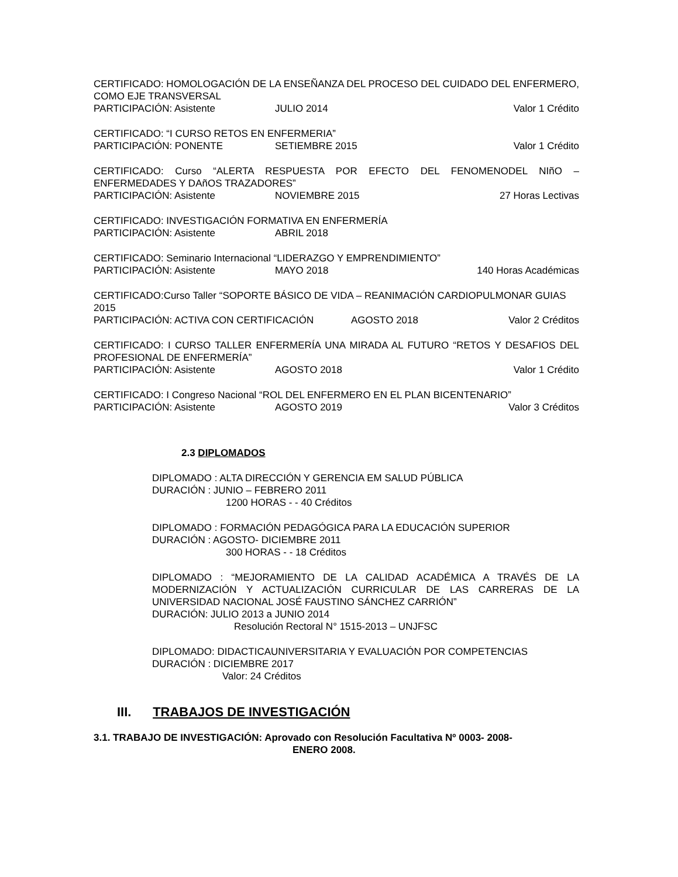CERTIFICADO: HOMOLOGACIÓN DE LA ENSEÑANZA DEL PROCESO DEL CUIDADO DEL ENFERMERO, COMO EJE TRANSVERSAL
PARTICIPACIÓN: Asistente JULIO 2014 Valor 1 Crédito
CERTIFICADO: “I CURSO RETOS EN ENFERMERIA”
PARTICIPACIÓN: PONENTE SETIEMBRE 2015 Valor 1 Crédito
CERTIFICADO: Curso “ALERTA RESPUESTA POR EFECTO DEL FENOMENODEL NIñO – ENFERMEDADES Y DAñOS TRAZADORES”
PARTICIPACIÓN: Asistente NOVIEMBRE 2015 27 Horas Lectivas
CERTIFICADO: INVESTIGACIÓN FORMATIVA EN ENFERMERÍA
PARTICIPACIÓN: Asistente ABRIL 2018
CERTIFICADO: Seminario Internacional “LIDERAZGO Y EMPRENDIMIENTO”
PARTICIPACIÓN: Asistente MAYO 2018 140 Horas Académicas
CERTIFICADO:Curso Taller “SOPORTE BÁSICO DE VIDA – REANIMACIÓN CARDIOPULMONAR GUIAS 2015
PARTICIPACIÓN: ACTIVA CON CERTIFICACIÓN AGOSTO 2018 Valor 2 Créditos
CERTIFICADO: I CURSO TALLER ENFERMERÍA UNA MIRADA AL FUTURO “RETOS Y DESAFIOS DEL PROFESIONAL DE ENFERMERÍA”
PARTICIPACIÓN: Asistente AGOSTO 2018 Valor 1 Crédito
CERTIFICADO: I Congreso Nacional “ROL DEL ENFERMERO EN EL PLAN BICENTENARIO”
PARTICIPACIÓN: Asistente AGOSTO 2019 Valor 3 Créditos
2.3 DIPLOMADOS
DIPLOMADO : ALTA DIRECCIÓN Y GERENCIA EM SALUD PÚBLICA
DURACIÓN : JUNIO – FEBRERO 2011
1200 HORAS - - 40 Créditos
DIPLOMADO : FORMACIÓN PEDAGÓGICA PARA LA EDUCACIÓN SUPERIOR
DURACIÓN : AGOSTO- DICIEMBRE 2011
300 HORAS - - 18 Créditos
DIPLOMADO : “MEJORAMIENTO DE LA CALIDAD ACADÉMICA A TRAVÉS DE LA MODERNIZACIÓN Y ACTUALIZACIÓN CURRICULAR DE LAS CARRERAS DE LA UNIVERSIDAD NACIONAL JOSÉ FAUSTINO SÁNCHEZ CARRIÓN”
DURACIÓN: JULIO 2013 a JUNIO 2014
Resolución Rectoral N° 1515-2013 – UNJFSC
DIPLOMADO: DIDACTICAUNIVERSITARIA Y EVALUACIÓN POR COMPETENCIAS
DURACIÓN : DICIEMBRE 2017
Valor: 24 Créditos
III. TRABAJOS DE INVESTIGACIÓN
3.1. TRABAJO DE INVESTIGACIÓN: Aprovado con Resolución Facultativa Nº 0003- 2008-
ENERO 2008.